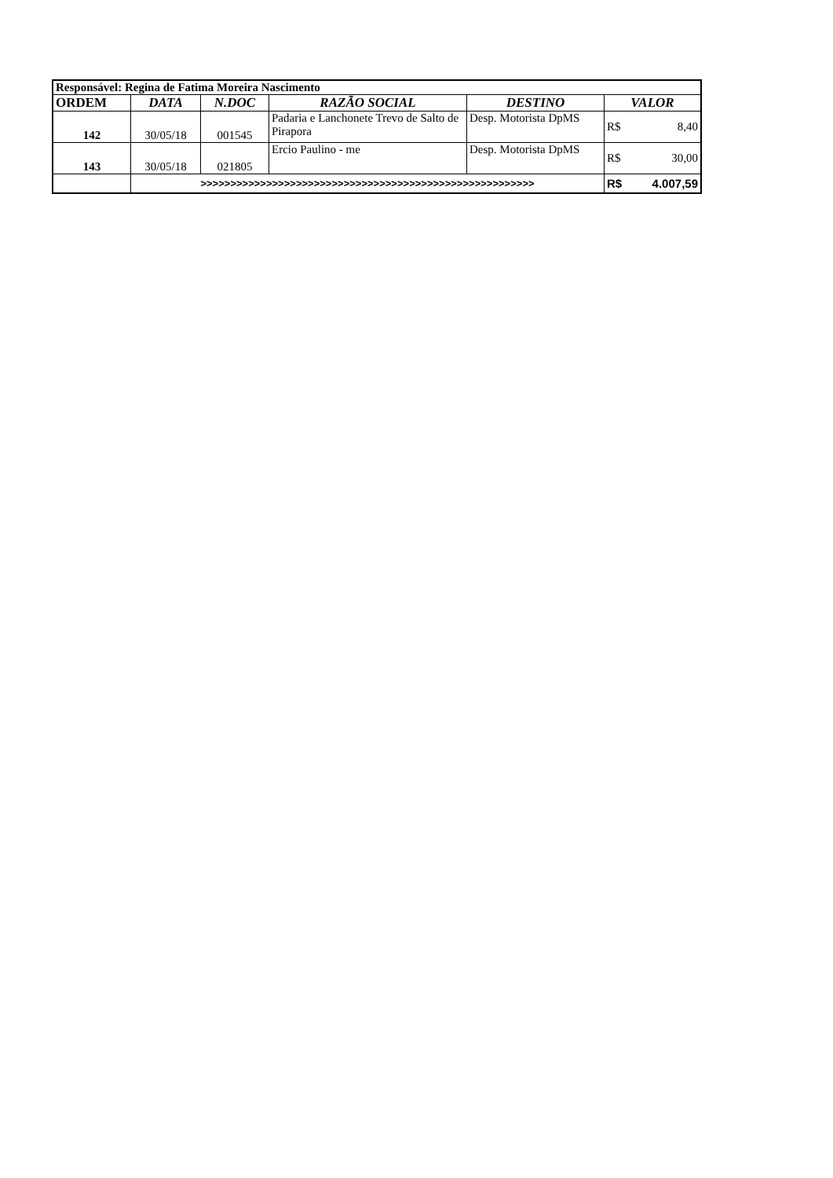| Responsável: Regina de Fatima Moreira Nascimento | | | | | | |
| ORDEM | DATA | N.DOC | RAZÃO SOCIAL | DESTINO | VALOR | |
| 142 | 30/05/18 | 001545 | Padaria e Lanchonete Trevo de Salto de Pirapora | Desp. Motorista DpMS | R$ | 8,40 |
| 143 | 30/05/18 | 021805 | Ercio Paulino - me | Desp. Motorista DpMS | R$ | 30,00 |
| | >>>>>>>>>>>>>>>>>>>>>>>>>>>>>>>>>>>>>>>>>>>>>>>>>>>>>>>> | | | | R$ | 4.007,59 |